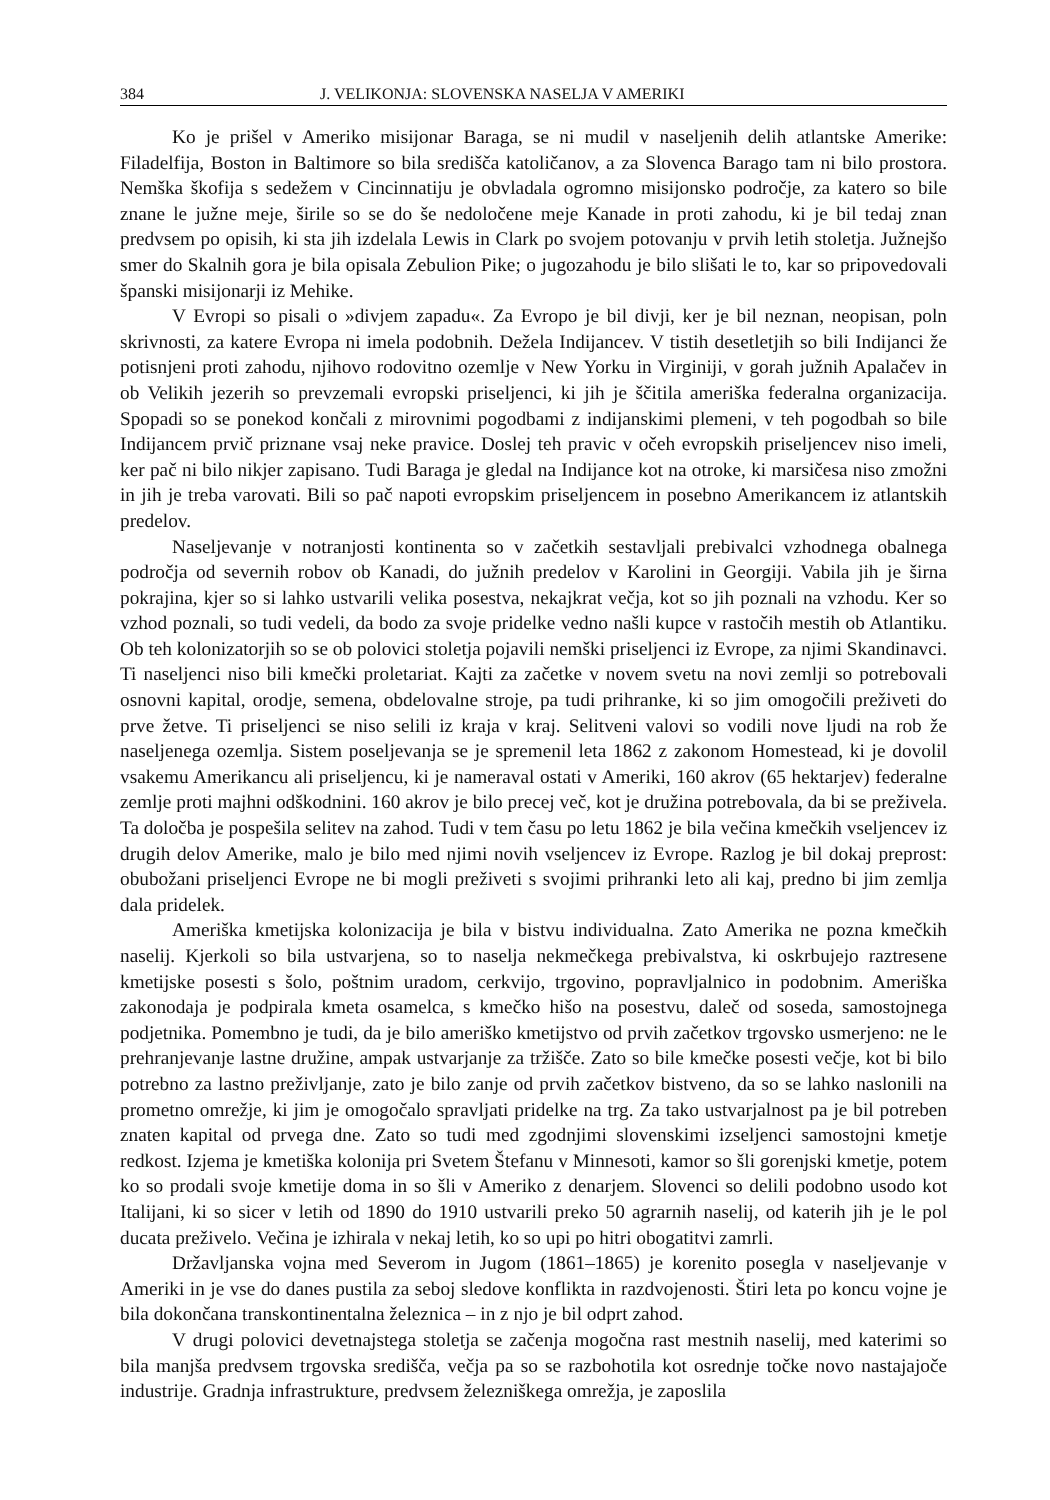384 J. VELIKONJA: SLOVENSKA NASELJA V AMERIKI
Ko je prišel v Ameriko misijonar Baraga, se ni mudil v naseljenih delih atlantske Amerike: Filadelfija, Boston in Baltimore so bila središča katoličanov, a za Slovenca Barago tam ni bilo prostora. Nemška škofija s sedežem v Cincinnatiju je obvladala ogromno misijonsko področje, za katero so bile znane le južne meje, širile so se do še nedoločene meje Kanade in proti zahodu, ki je bil tedaj znan predvsem po opisih, ki sta jih izdelala Lewis in Clark po svojem potovanju v prvih letih stoletja. Južnejšo smer do Skalnih gora je bila opisala Zebulion Pike; o jugozahodu je bilo slišati le to, kar so pripovedovali španski misijonarji iz Mehike.
V Evropi so pisali o »divjem zapadu«. Za Evropo je bil divji, ker je bil neznan, neopisan, poln skrivnosti, za katere Evropa ni imela podobnih. Dežela Indijancev. V tistih desetletjih so bili Indijanci že potisnjeni proti zahodu, njihovo rodovitno ozemlje v New Yorku in Virginiji, v gorah južnih Apalačev in ob Velikih jezerih so prevzemali evropski priseljenci, ki jih je ščitila ameriška federalna organizacija. Spopadi so se ponekod končali z mirovnimi pogodbami z indijanskimi plemeni, v teh pogodbah so bile Indijancem prvič priznane vsaj neke pravice. Doslej teh pravic v očeh evropskih priseljencev niso imeli, ker pač ni bilo nikjer zapisano. Tudi Baraga je gledal na Indijance kot na otroke, ki marsičesa niso zmožni in jih je treba varovati. Bili so pač napoti evropskim priseljencem in posebno Amerikancem iz atlantskih predelov.
Naseljevanje v notranjosti kontinenta so v začetkih sestavljali prebivalci vzhodnega obalnega področja od severnih robov ob Kanadi, do južnih predelov v Karolini in Georgiji. Vabila jih je širna pokrajina, kjer so si lahko ustvarili velika posestva, nekajkrat večja, kot so jih poznali na vzhodu. Ker so vzhod poznali, so tudi vedeli, da bodo za svoje pridelke vedno našli kupce v rastočih mestih ob Atlantiku. Ob teh kolonizatorjih so se ob polovici stoletja pojavili nemški priseljenci iz Evrope, za njimi Skandinavci. Ti naseljenci niso bili kmečki proletariat. Kajti za začetke v novem svetu na novi zemlji so potrebovali osnovni kapital, orodje, semena, obdelovalne stroje, pa tudi prihranke, ki so jim omogočili preživeti do prve žetve. Ti priseljenci se niso selili iz kraja v kraj. Selitveni valovi so vodili nove ljudi na rob že naseljenega ozemlja. Sistem poseljevanja se je spremenil leta 1862 z zakonom Homestead, ki je dovolil vsakemu Amerikancu ali priseljencu, ki je nameraval ostati v Ameriki, 160 akrov (65 hektarjev) federalne zemlje proti majhni odškodnini. 160 akrov je bilo precej več, kot je družina potrebovala, da bi se preživela. Ta določba je pospešila selitev na zahod. Tudi v tem času po letu 1862 je bila večina kmečkih vseljencev iz drugih delov Amerike, malo je bilo med njimi novih vseljencev iz Evrope. Razlog je bil dokaj preprost: obubožani priseljenci Evrope ne bi mogli preživeti s svojimi prihranki leto ali kaj, predno bi jim zemlja dala pridelek.
Ameriška kmetijska kolonizacija je bila v bistvu individualna. Zato Amerika ne pozna kmečkih naselij. Kjerkoli so bila ustvarjena, so to naselja nekmečkega prebivalstva, ki oskrbujejo raztresene kmetijske posesti s šolo, poštnim uradom, cerkvijo, trgovino, popravljalnico in podobnim. Ameriška zakonodaja je podpirala kmeta osamelca, s kmečko hišo na posestvu, daleč od soseda, samostojnega podjetnika. Pomembno je tudi, da je bilo ameriško kmetijstvo od prvih začetkov trgovsko usmerjeno: ne le prehranjevanje lastne družine, ampak ustvarjanje za tržišče. Zato so bile kmečke posesti večje, kot bi bilo potrebno za lastno preživljanje, zato je bilo zanje od prvih začetkov bistveno, da so se lahko naslonili na prometno omrežje, ki jim je omogočalo spravljati pridelke na trg. Za tako ustvarjalnost pa je bil potreben znaten kapital od prvega dne. Zato so tudi med zgodnjimi slovenskimi izseljenci samostojni kmetje redkost. Izjema je kmetiška kolonija pri Svetem Štefanu v Minnesoti, kamor so šli gorenjski kmetje, potem ko so prodali svoje kmetije doma in so šli v Ameriko z denarjem. Slovenci so delili podobno usodo kot Italijani, ki so sicer v letih od 1890 do 1910 ustvarili preko 50 agrarnih naselij, od katerih jih je le pol ducata preživelo. Večina je izhirala v nekaj letih, ko so upi po hitri obogatitvi zamrli.
Državljanska vojna med Severom in Jugom (1861–1865) je korenito posegla v naseljevanje v Ameriki in je vse do danes pustila za seboj sledove konflikta in razdvojenosti. Štiri leta po koncu vojne je bila dokončana transkontinentalna železnica – in z njo je bil odprt zahod.
V drugi polovici devetnajstega stoletja se začenja mogočna rast mestnih naselij, med katerimi so bila manjša predvsem trgovska središča, večja pa so se razbohotila kot osrednje točke novo nastajajoče industrije. Gradnja infrastrukture, predvsem železniškega omrežja, je zaposlila